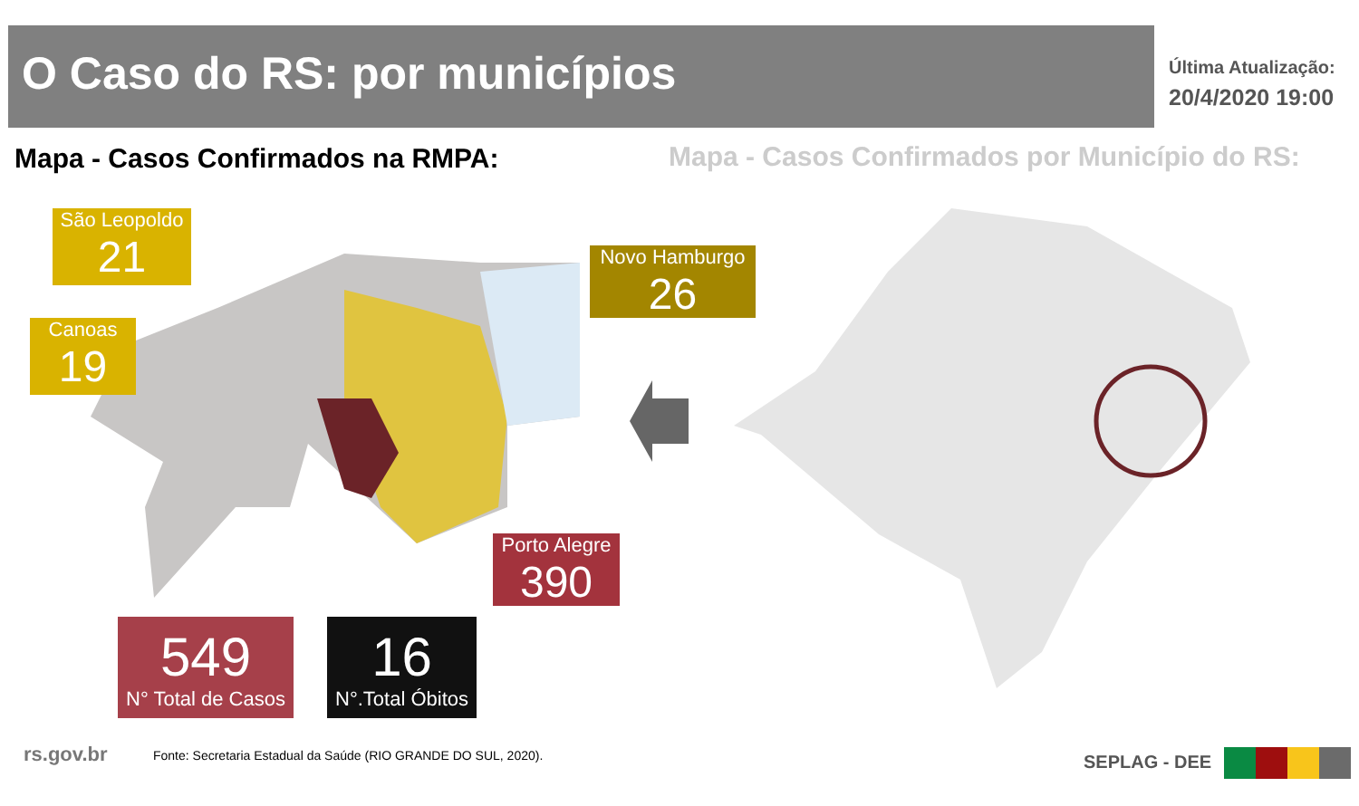O Caso do RS: por municípios
Última Atualização:
20/4/2020 19:00
Mapa - Casos Confirmados na RMPA:
Mapa - Casos Confirmados por Município do RS:
São Leopoldo
21
Canoas
19
Novo Hamburgo
26
Porto Alegre
390
549
N° Total de Casos
16
N°.Total Óbitos
rs.gov.br
Fonte: Secretaria Estadual da Saúde (RIO GRANDE DO SUL, 2020).
SEPLAG - DEE